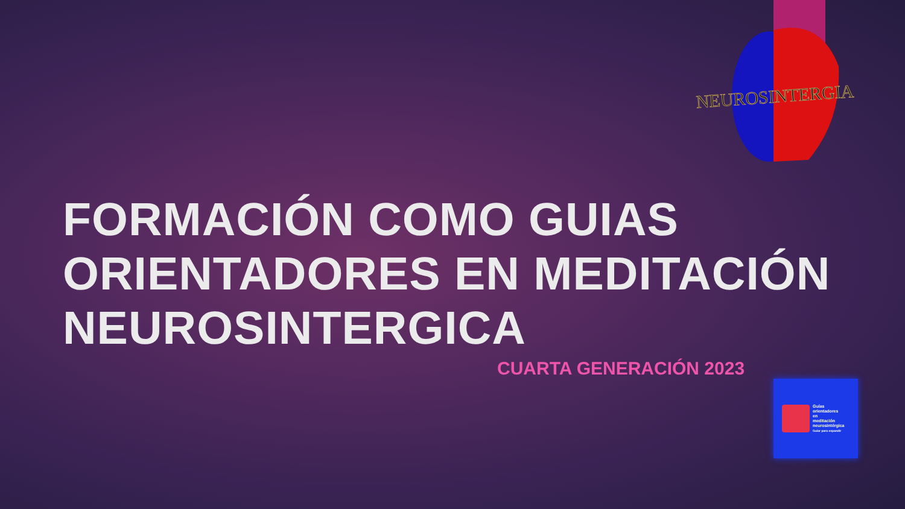NEUROSINTERGIA
FORMACIÓN COMO GUIAS
ORIENTADORES EN MEDITACIÓN
NEUROSINTERGICA
CUARTA GENERACIÓN 2023
Guías
orientadores
en
meditación
neurosintérgica
Guiar para expandir